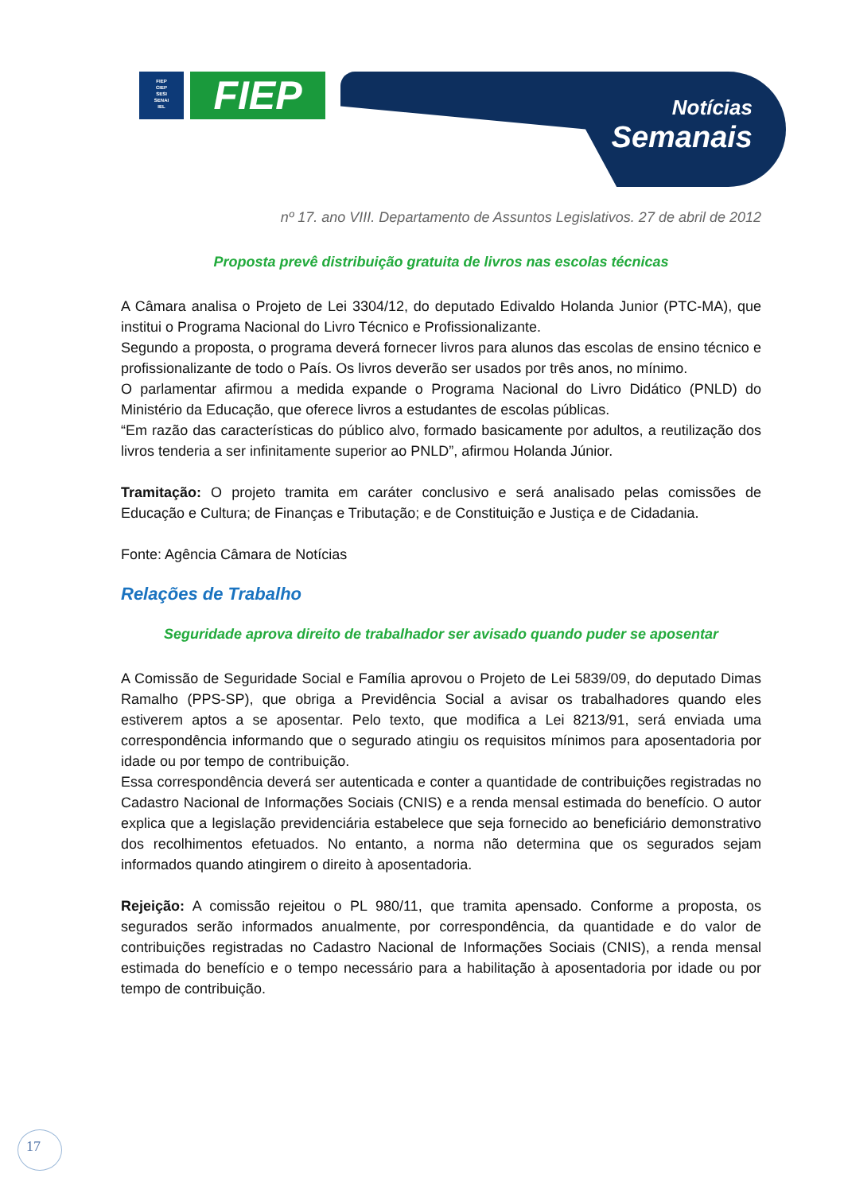FIEP
CIEP
SESI
SENAI
IEL
FIEP
Notícias
Semanais
nº 17. ano VIII. Departamento de Assuntos Legislativos. 27 de abril de 2012
Proposta prevê distribuição gratuita de livros nas escolas técnicas
A Câmara analisa o Projeto de Lei 3304/12, do deputado Edivaldo Holanda Junior (PTC-MA), que institui o Programa Nacional do Livro Técnico e Profissionalizante.
Segundo a proposta, o programa deverá fornecer livros para alunos das escolas de ensino técnico e profissionalizante de todo o País. Os livros deverão ser usados por três anos, no mínimo.
O parlamentar afirmou a medida expande o Programa Nacional do Livro Didático (PNLD) do Ministério da Educação, que oferece livros a estudantes de escolas públicas.
“Em razão das características do público alvo, formado basicamente por adultos, a reutilização dos livros tenderia a ser infinitamente superior ao PNLD”, afirmou Holanda Júnior.
Tramitação: O projeto tramita em caráter conclusivo e será analisado pelas comissões de Educação e Cultura; de Finanças e Tributação; e de Constituição e Justiça e de Cidadania.
Fonte: Agência Câmara de Notícias
Relações de Trabalho
Seguridade aprova direito de trabalhador ser avisado quando puder se aposentar
A Comissão de Seguridade Social e Família aprovou o Projeto de Lei 5839/09, do deputado Dimas Ramalho (PPS-SP), que obriga a Previdência Social a avisar os trabalhadores quando eles estiverem aptos a se aposentar. Pelo texto, que modifica a Lei 8213/91, será enviada uma correspondência informando que o segurado atingiu os requisitos mínimos para aposentadoria por idade ou por tempo de contribuição.
Essa correspondência deverá ser autenticada e conter a quantidade de contribuições registradas no Cadastro Nacional de Informações Sociais (CNIS) e a renda mensal estimada do benefício. O autor explica que a legislação previdenciária estabelece que seja fornecido ao beneficiário demonstrativo dos recolhimentos efetuados. No entanto, a norma não determina que os segurados sejam informados quando atingirem o direito à aposentadoria.
Rejeição: A comissão rejeitou o PL 980/11, que tramita apensado. Conforme a proposta, os segurados serão informados anualmente, por correspondência, da quantidade e do valor de contribuições registradas no Cadastro Nacional de Informações Sociais (CNIS), a renda mensal estimada do benefício e o tempo necessário para a habilitação à aposentadoria por idade ou por tempo de contribuição.
17